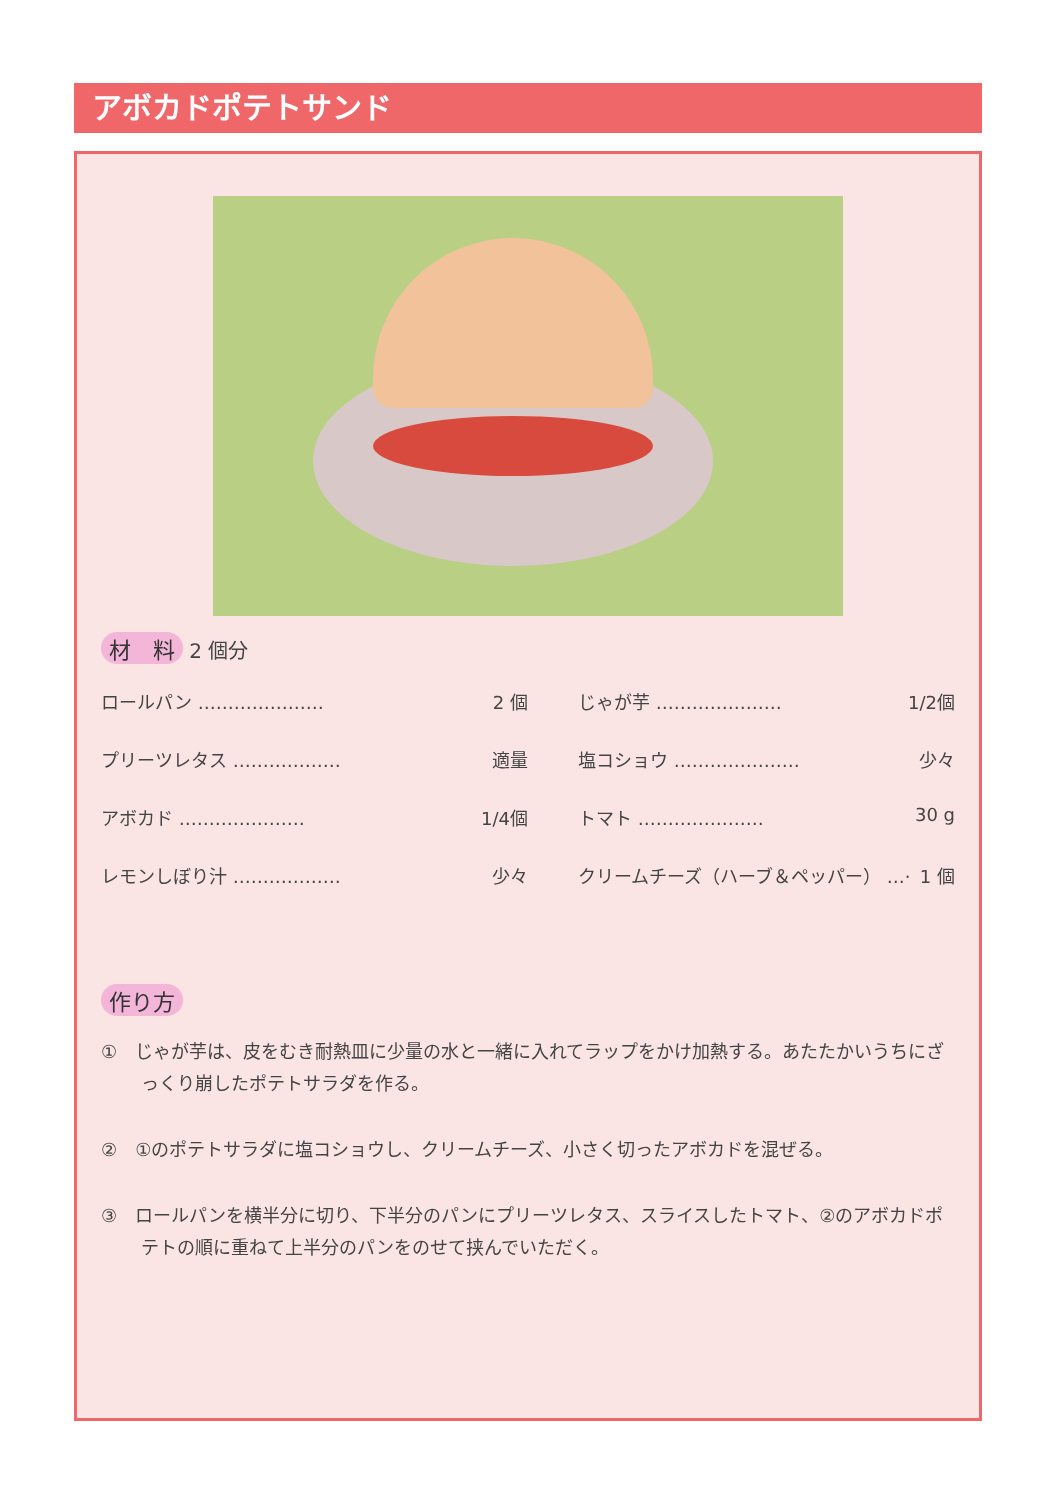アボカドポテトサンド
材　料 2 個分
| ロールパン ………………… 2 個 | じゃが芋 ………………… 1/2個 |
| プリーツレタス ……………… 適量 | 塩コショウ ………………… 少々 |
| アボカド ………………… 1/4個 | トマト ………………… 30 g |
| レモンしぼり汁 ……………… 少々 | クリームチーズ（ハーブ＆ペッパー） …· 1 個 |
作り方
①　じゃが芋は、皮をむき耐熱皿に少量の水と一緒に入れてラップをかけ加熱する。あたたかいうちにざっくり崩したポテトサラダを作る。
②　①のポテトサラダに塩コショウし、クリームチーズ、小さく切ったアボカドを混ぜる。
③　ロールパンを横半分に切り、下半分のパンにプリーツレタス、スライスしたトマト、②のアボカドポテトの順に重ねて上半分のパンをのせて挟んでいただく。